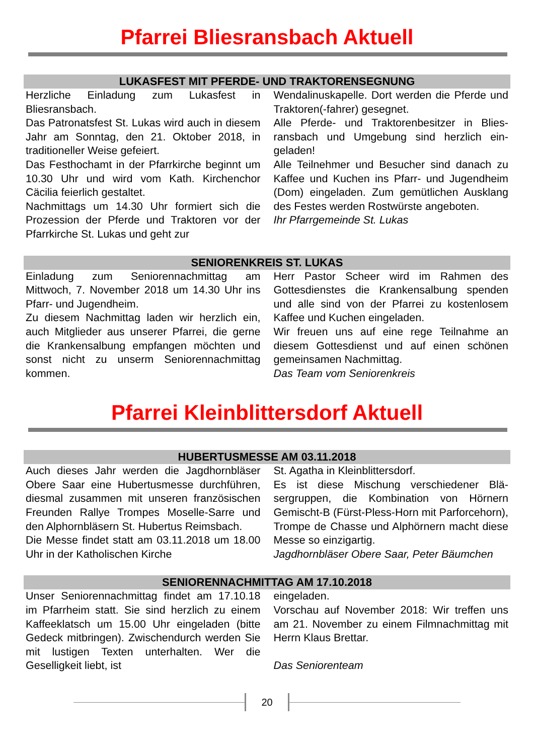Pfarrei Bliesransbach Aktuell
LUKASFEST MIT PFERDE- UND TRAKTORENSEGNUNG
Herzliche Einladung zum Lukasfest in Bliesransbach.
Das Patronatsfest St. Lukas wird auch in diesem Jahr am Sonntag, den 21. Oktober 2018, in traditioneller Weise gefeiert.
Das Festhochamt in der Pfarrkirche beginnt um 10.30 Uhr und wird vom Kath. Kirchen­chor Cäcilia feierlich gestaltet.
Nachmittags um 14.30 Uhr formiert sich die Prozession der Pferde und Traktoren vor der Pfarrkirche St. Lukas und geht zur
Wendalinuskapelle. Dort werden die Pferde und Traktoren(-fahrer) gesegnet.
Alle Pferde- und Traktorenbesitzer in Blies­ransbach und Umgebung sind herzlich ein­geladen!
Alle Teilnehmer und Besucher sind danach zu Kaffee und Kuchen ins Pfarr- und Ju­gendheim (Dom) eingeladen. Zum gemütli­chen Ausklang des Festes werden Rost­würste angeboten.
Ihr Pfarrgemeinde St. Lukas
SENIORENKREIS ST. LUKAS
Einladung zum Seniorennachmittag am Mittwoch, 7. November 2018 um 14.30 Uhr ins Pfarr- und Jugendheim.
Zu diesem Nachmittag laden wir herzlich ein, auch Mitglieder aus unserer Pfarrei, die gerne die Krankensalbung empfangen möchten und sonst nicht zu unserm Senio­rennachmittag kommen.
Herr Pastor Scheer wird im Rahmen des Gottesdienstes die Krankensalbung spen­den und alle sind von der Pfarrei zu kosten­losem Kaffee und Kuchen eingeladen.
Wir freuen uns auf eine rege Teilnahme an diesem Gottesdienst und auf einen schö­nen gemeinsamen Nachmittag.
Das Team vom Seniorenkreis
Pfarrei Kleinblittersdorf Aktuell
HUBERTUSMESSE AM 03.11.2018
Auch dieses Jahr werden die Jagdhornblä­ser Obere Saar eine Hubertusmesse durch­führen, diesmal zusammen mit unseren französischen Freunden Rallye Trompes Moselle-Sarre und den Alphornbläsern St. Hubertus Reimsbach.
Die Messe findet statt am 03.11.2018 um 18.00 Uhr in der Katholischen Kirche
St. Agatha in Kleinblittersdorf.
Es ist diese Mischung verschiedener Blä­sergruppen, die Kombination von Hörnern Gemischt-B (Fürst-Pless-Horn mit Par­forcehorn), Trompe de Chasse und Alphör­nern macht diese Messe so einzigartig.
Jagdhornbläser Obere Saar, Peter Bäum­chen
SENIORENNACHMITTAG AM 17.10.2018
Unser Seniorennachmittag findet am 17.10.18 im Pfarrheim statt. Sie sind herz­lich zu einem Kaffeeklatsch um 15.00 Uhr eingeladen (bitte Gedeck mitbringen). Zwi­schendurch werden Sie mit lustigen Texten unterhalten. Wer die Geselligkeit liebt, ist
eingeladen.
Vorschau auf November 2018: Wir treffen uns am 21. November zu einem Filmnach­mittag mit Herrn Klaus Brettar.
Das Seniorenteam
20